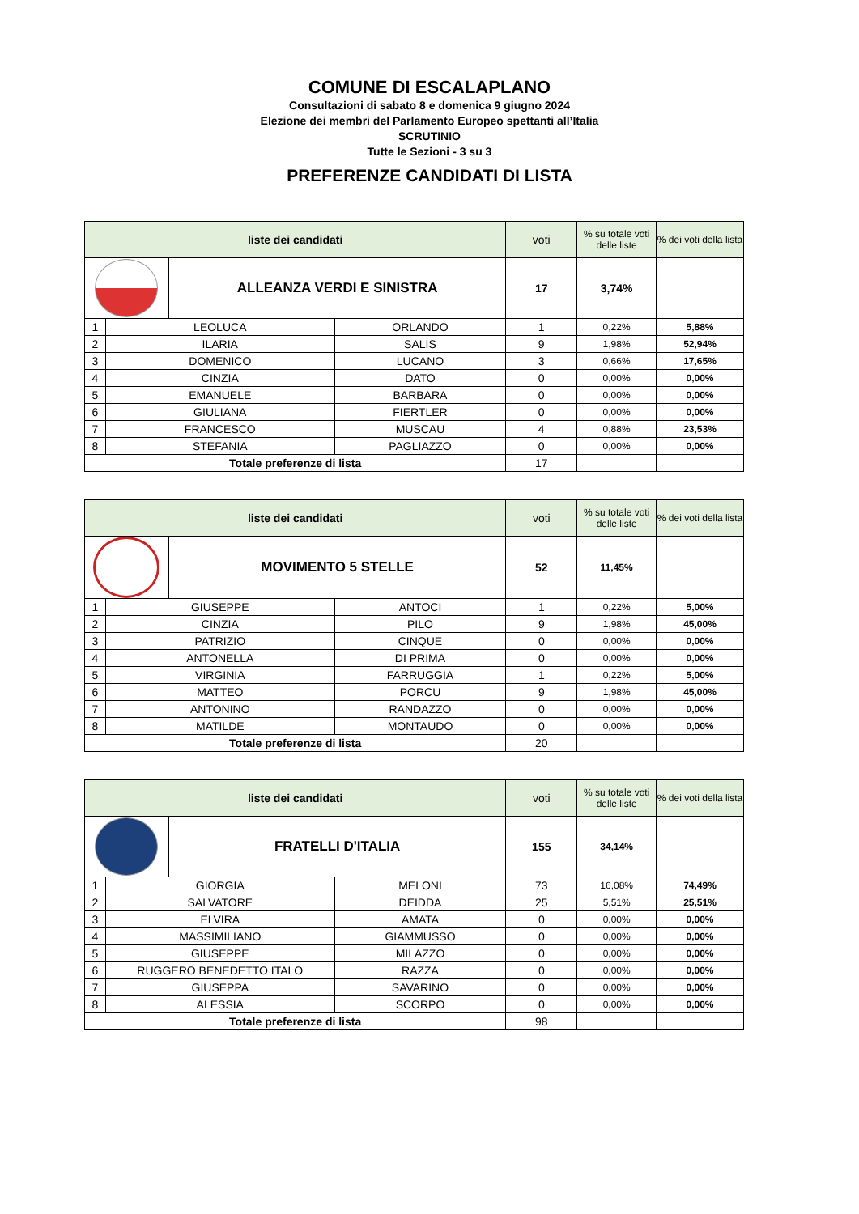COMUNE DI ESCALAPLANO
Consultazioni di sabato 8 e domenica 9 giugno 2024
Elezione dei membri del Parlamento Europeo spettanti all’Italia
SCRUTINIO
Tutte le Sezioni - 3 su 3
PREFERENZE CANDIDATI DI LISTA
| liste dei candidati | | | | voti | % su totale voti delle liste | % dei voti della lista |
| --- | --- | --- | --- | --- | --- | --- |
| | | ALLEANZA VERDI E SINISTRA | | 17 | 3,74% | |
| 1 | LEOLUCA | | ORLANDO | 1 | 0,22% | 5,88% |
| 2 | ILARIA | | SALIS | 9 | 1,98% | 52,94% |
| 3 | DOMENICO | | LUCANO | 3 | 0,66% | 17,65% |
| 4 | CINZIA | | DATO | 0 | 0,00% | 0,00% |
| 5 | EMANUELE | | BARBARA | 0 | 0,00% | 0,00% |
| 6 | GIULIANA | | FIERTLER | 0 | 0,00% | 0,00% |
| 7 | FRANCESCO | | MUSCAU | 4 | 0,88% | 23,53% |
| 8 | STEFANIA | | PAGLIAZZO | 0 | 0,00% | 0,00% |
| Totale preferenze di lista | | | | 17 | | |
| liste dei candidati | | | | voti | % su totale voti delle liste | % dei voti della lista |
| --- | --- | --- | --- | --- | --- | --- |
| | | MOVIMENTO 5 STELLE | | 52 | 11,45% | |
| 1 | GIUSEPPE | | ANTOCI | 1 | 0,22% | 5,00% |
| 2 | CINZIA | | PILO | 9 | 1,98% | 45,00% |
| 3 | PATRIZIO | | CINQUE | 0 | 0,00% | 0,00% |
| 4 | ANTONELLA | | DI PRIMA | 0 | 0,00% | 0,00% |
| 5 | VIRGINIA | | FARRUGGIA | 1 | 0,22% | 5,00% |
| 6 | MATTEO | | PORCU | 9 | 1,98% | 45,00% |
| 7 | ANTONINO | | RANDAZZO | 0 | 0,00% | 0,00% |
| 8 | MATILDE | | MONTAUDO | 0 | 0,00% | 0,00% |
| Totale preferenze di lista | | | | 20 | | |
| liste dei candidati | | | | voti | % su totale voti delle liste | % dei voti della lista |
| --- | --- | --- | --- | --- | --- | --- |
| | | FRATELLI D'ITALIA | | 155 | 34,14% | |
| 1 | GIORGIA | | MELONI | 73 | 16,08% | 74,49% |
| 2 | SALVATORE | | DEIDDA | 25 | 5,51% | 25,51% |
| 3 | ELVIRA | | AMATA | 0 | 0,00% | 0,00% |
| 4 | MASSIMILIANO | | GIAMMUSSO | 0 | 0,00% | 0,00% |
| 5 | GIUSEPPE | | MILAZZO | 0 | 0,00% | 0,00% |
| 6 | RUGGERO BENEDETTO ITALO | | RAZZA | 0 | 0,00% | 0,00% |
| 7 | GIUSEPPA | | SAVARINO | 0 | 0,00% | 0,00% |
| 8 | ALESSIA | | SCORPO | 0 | 0,00% | 0,00% |
| Totale preferenze di lista | | | | 98 | | |